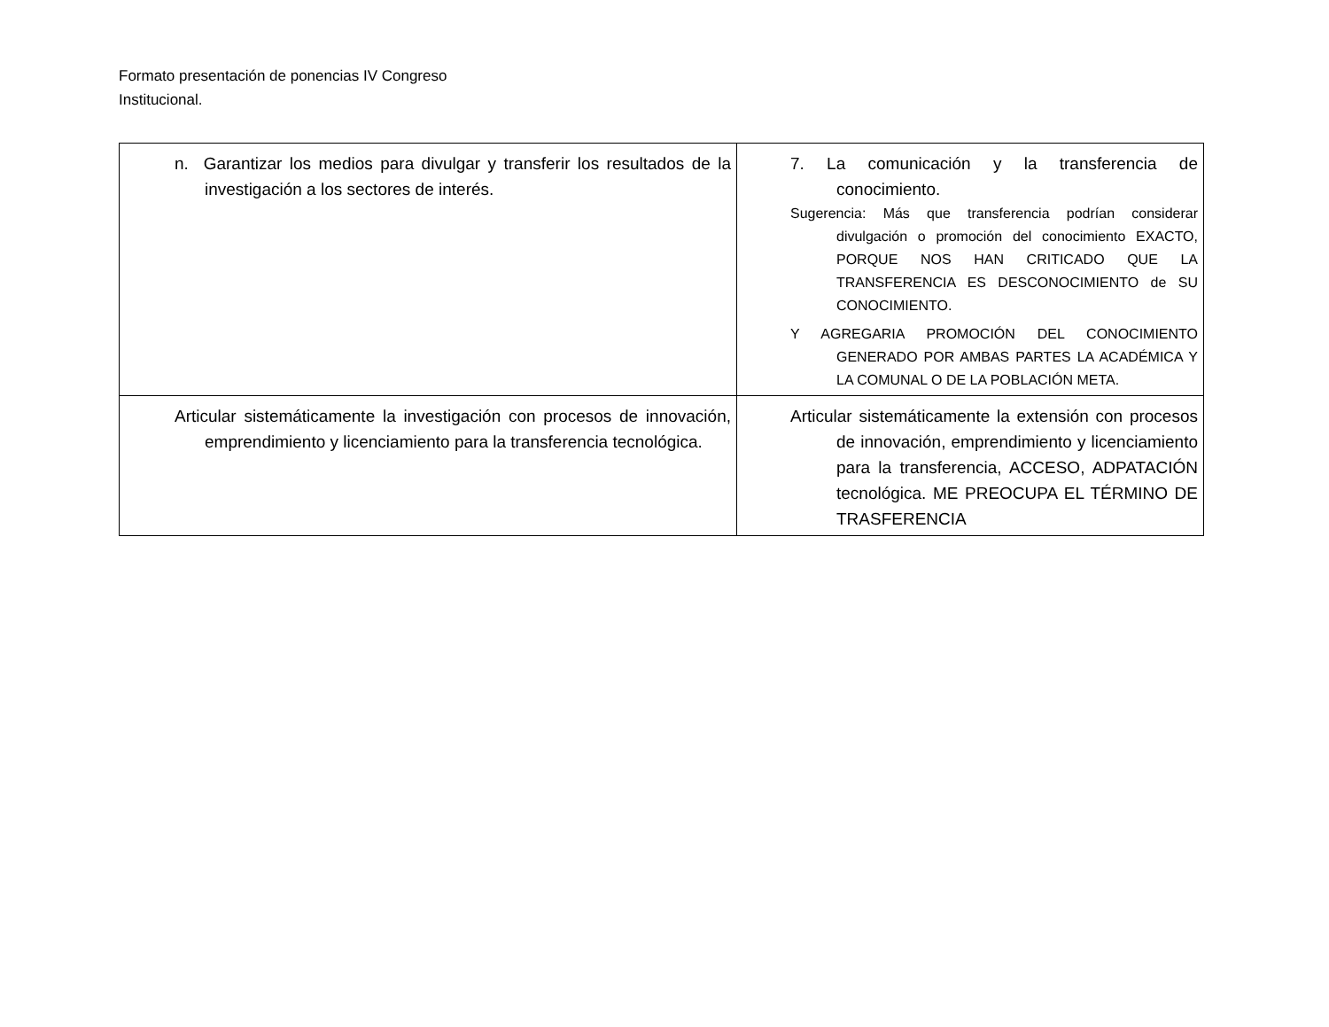Formato presentación de ponencias IV Congreso
Institucional.
| n. Garantizar los medios para divulgar y transferir los resultados de la investigación a los sectores de interés. | 7. La comunicación y la transferencia de conocimiento. Sugerencia: Más que transferencia podrían considerar divulgación o promoción del conocimiento EXACTO, PORQUE NOS HAN CRITICADO QUE LA TRANSFERENCIA ES DESCONOCIMIENTO de SU CONOCIMIENTO. Y AGREGARIA PROMOCIÓN DEL CONOCIMIENTO GENERADO POR AMBAS PARTES LA ACADÉMICA Y LA COMUNAL O DE LA POBLACIÓN META. |
| Articular sistemáticamente la investigación con procesos de innovación, emprendimiento y licenciamiento para la transferencia tecnológica. | Articular sistemáticamente la extensión con procesos de innovación, emprendimiento y licenciamiento para la transferencia, ACCESO, ADPATACIÓN tecnológica. ME PREOCUPA EL TÉRMINO DE TRASFERENCIA |